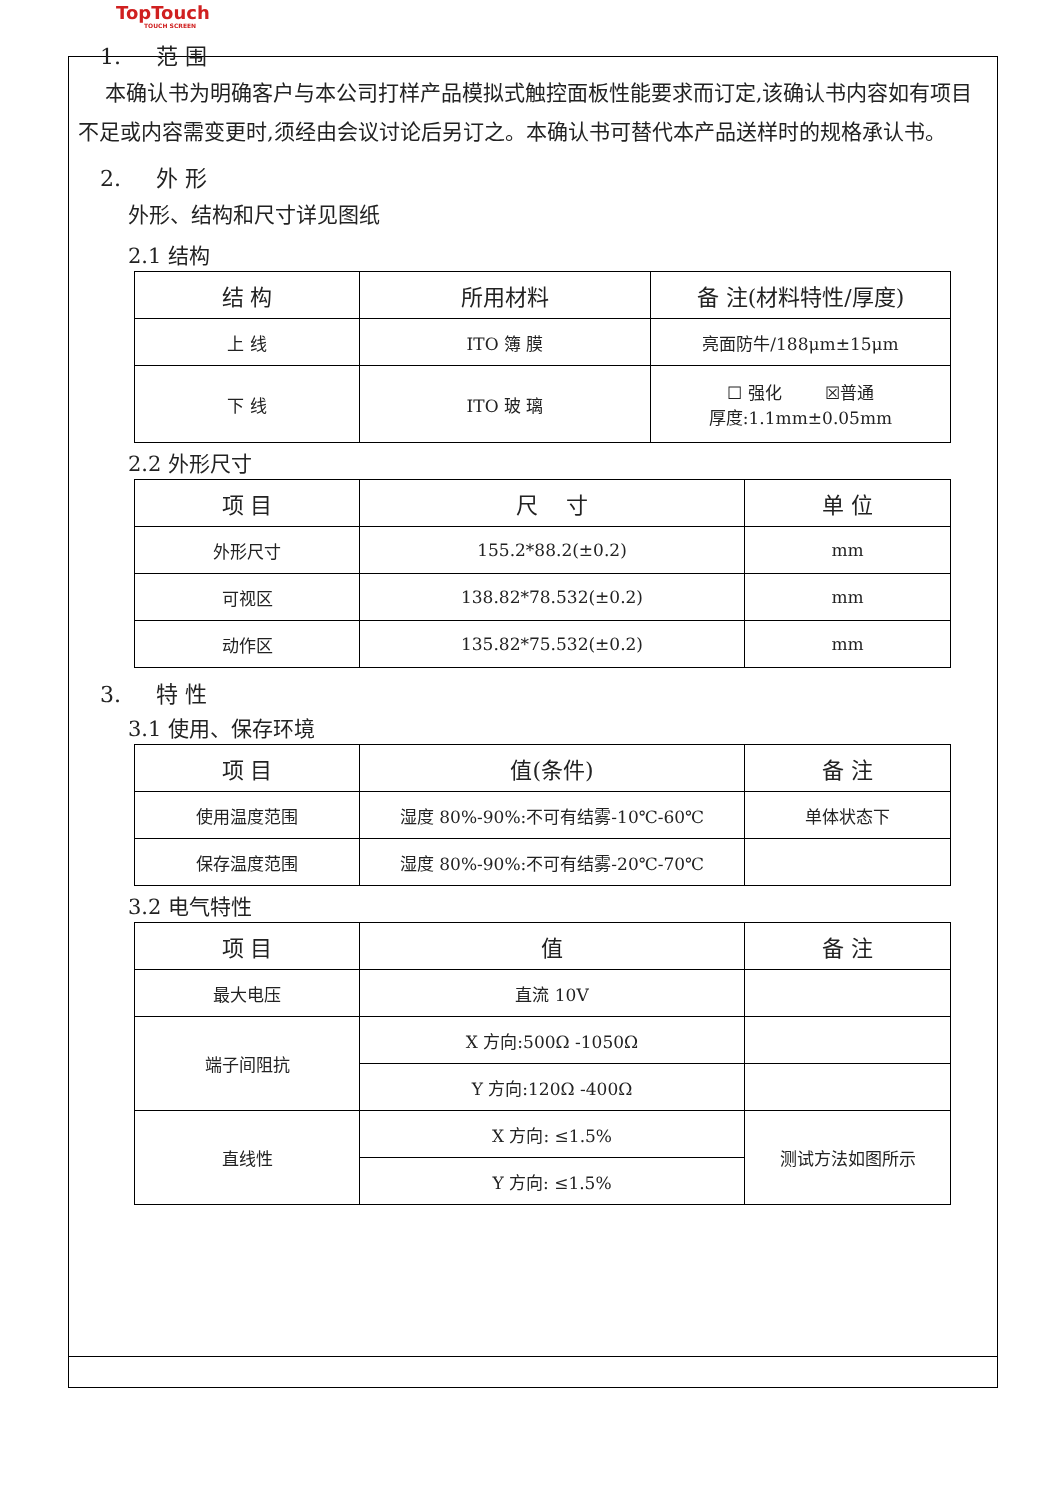TopTouch
TOUCH SCREEN
1. 范 围
本确认书为明确客户与本公司打样产品模拟式触控面板性能要求而订定,该确认书内容如有项目不足或内容需变更时,须经由会议讨论后另订之。本确认书可替代本产品送样时的规格承认书。
2. 外 形
外形、结构和尺寸详见图纸
2.1 结构
| 结 构 | 所用材料 | 备 注(材料特性/厚度) |
| --- | --- | --- |
| 上 线 | ITO 簿 膜 | 亮面防牛/188μm±15μm |
| 下 线 | ITO 玻 璃 | ☐ 强化 ☒普通 厚度:1.1mm±0.05mm |
2.2 外形尺寸
| 项 目 | 尺 寸 | 单 位 |
| --- | --- | --- |
| 外形尺寸 | 155.2*88.2(±0.2) | mm |
| 可视区 | 138.82*78.532(±0.2) | mm |
| 动作区 | 135.82*75.532(±0.2) | mm |
3. 特 性
3.1 使用、保存环境
| 项 目 | 值(条件) | 备 注 |
| --- | --- | --- |
| 使用温度范围 | 湿度 80%-90%:不可有结雾-10℃-60℃ | 单体状态下 |
| 保存温度范围 | 湿度 80%-90%:不可有结雾-20℃-70℃ | |
3.2 电气特性
| 项 目 | 值 | 备 注 |
| --- | --- | --- |
| 最大电压 | 直流 10V | |
| 端子间阻抗 | X 方向:500Ω -1050Ω | |
| | Y 方向:120Ω -400Ω | |
| 直线性 | X 方向: ≤1.5% | 测试方法如图所示 |
| | Y 方向: ≤1.5% | |